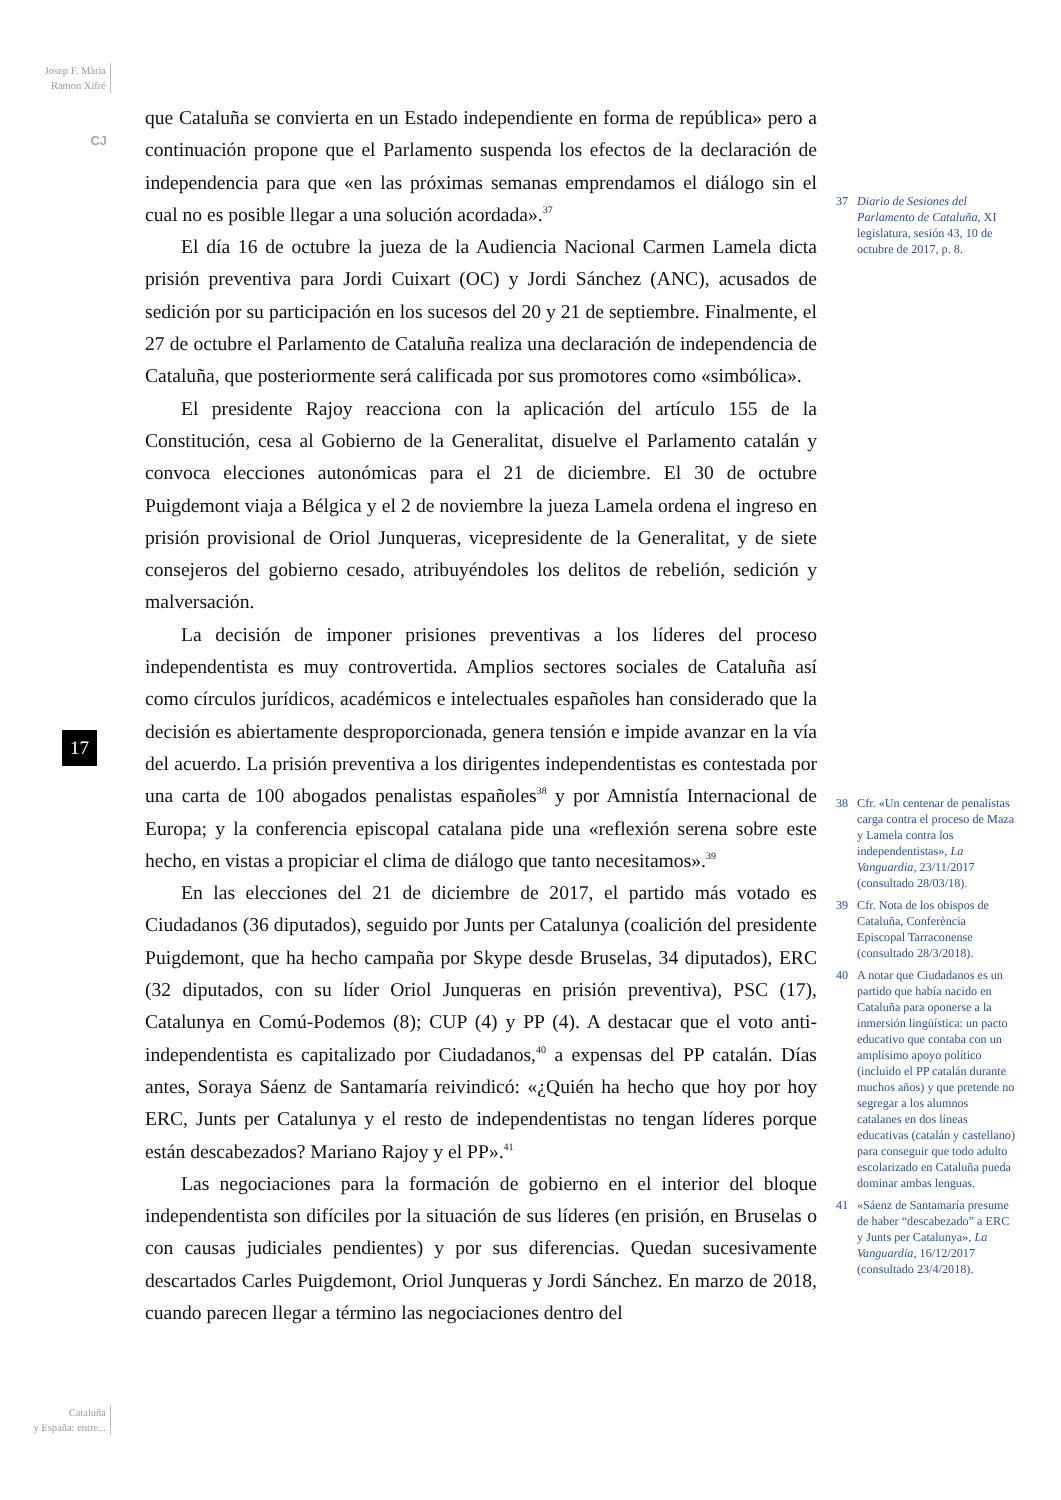Josep F. Mària
Ramon Xifré
CJ
17
Cataluña
y España: entre...
que Cataluña se convierta en un Estado independiente en forma de república» pero a continuación propone que el Parlamento suspenda los efectos de la declaración de independencia para que «en las próximas semanas emprendamos el diálogo sin el cual no es posible llegar a una solución acordada».<sup>37</sup>
El día 16 de octubre la jueza de la Audiencia Nacional Carmen Lamela dicta prisión preventiva para Jordi Cuixart (OC) y Jordi Sánchez (ANC), acusados de sedición por su participación en los sucesos del 20 y 21 de septiembre. Finalmente, el 27 de octubre el Parlamento de Cataluña realiza una declaración de independencia de Cataluña, que posteriormente será calificada por sus promotores como «simbólica».
El presidente Rajoy reacciona con la aplicación del artículo 155 de la Constitución, cesa al Gobierno de la Generalitat, disuelve el Parlamento catalán y convoca elecciones autonómicas para el 21 de diciembre. El 30 de octubre Puigdemont viaja a Bélgica y el 2 de noviembre la jueza Lamela ordena el ingreso en prisión provisional de Oriol Junqueras, vicepresidente de la Generalitat, y de siete consejeros del gobierno cesado, atribuyéndoles los delitos de rebelión, sedición y malversación.
La decisión de imponer prisiones preventivas a los líderes del proceso independentista es muy controvertida. Amplios sectores sociales de Cataluña así como círculos jurídicos, académicos e intelectuales españoles han considerado que la decisión es abiertamente desproporcionada, genera tensión e impide avanzar en la vía del acuerdo. La prisión preventiva a los dirigentes independentistas es contestada por una carta de 100 abogados penalistas españoles<sup>38</sup> y por Amnistía Internacional de Europa; y la conferencia episcopal catalana pide una «reflexión serena sobre este hecho, en vistas a propiciar el clima de diálogo que tanto necesitamos».<sup>39</sup>
En las elecciones del 21 de diciembre de 2017, el partido más votado es Ciudadanos (36 diputados), seguido por Junts per Catalunya (coalición del presidente Puigdemont, que ha hecho campaña por Skype desde Bruselas, 34 diputados), ERC (32 diputados, con su líder Oriol Junqueras en prisión preventiva), PSC (17), Catalunya en Comú-Podemos (8); CUP (4) y PP (4). A destacar que el voto anti-independentista es capitalizado por Ciudadanos,<sup>40</sup> a expensas del PP catalán. Días antes, Soraya Sáenz de Santamaría reivindicó: «¿Quién ha hecho que hoy por hoy ERC, Junts per Catalunya y el resto de independentistas no tengan líderes porque están descabezados? Mariano Rajoy y el PP».<sup>41</sup>
Las negociaciones para la formación de gobierno en el interior del bloque independentista son difíciles por la situación de sus líderes (en prisión, en Bruselas o con causas judiciales pendientes) y por sus diferencias. Quedan sucesivamente descartados Carles Puigdemont, Oriol Junqueras y Jordi Sánchez. En marzo de 2018, cuando parecen llegar a término las negociaciones dentro del
37 Diario de Sesiones del Parlamento de Cataluña, XI legislatura, sesión 43, 10 de octubre de 2017, p. 8.
38 Cfr. «Un centenar de penalistas carga contra el proceso de Maza y Lamela contra los independentistas», La Vanguardia, 23/11/2017 (consultado 28/03/18).
39 Cfr. Nota de los obispos de Cataluña, Conferència Episcopal Tarraconense (consultado 28/3/2018).
40 A notar que Ciudadanos es un partido que había nacido en Cataluña para oponerse a la inmersión lingüística: un pacto educativo que contaba con un amplísimo apoyo político (incluido el PP catalán durante muchos años) y que pretende no segregar a los alumnos catalanes en dos líneas educativas (catalán y castellano) para conseguir que todo adulto escolarizado en Cataluña pueda dominar ambas lenguas.
41 «Sáenz de Santamaría presume de haber “descabezado” a ERC y Junts per Catalunya», La Vanguardia, 16/12/2017 (consultado 23/4/2018).